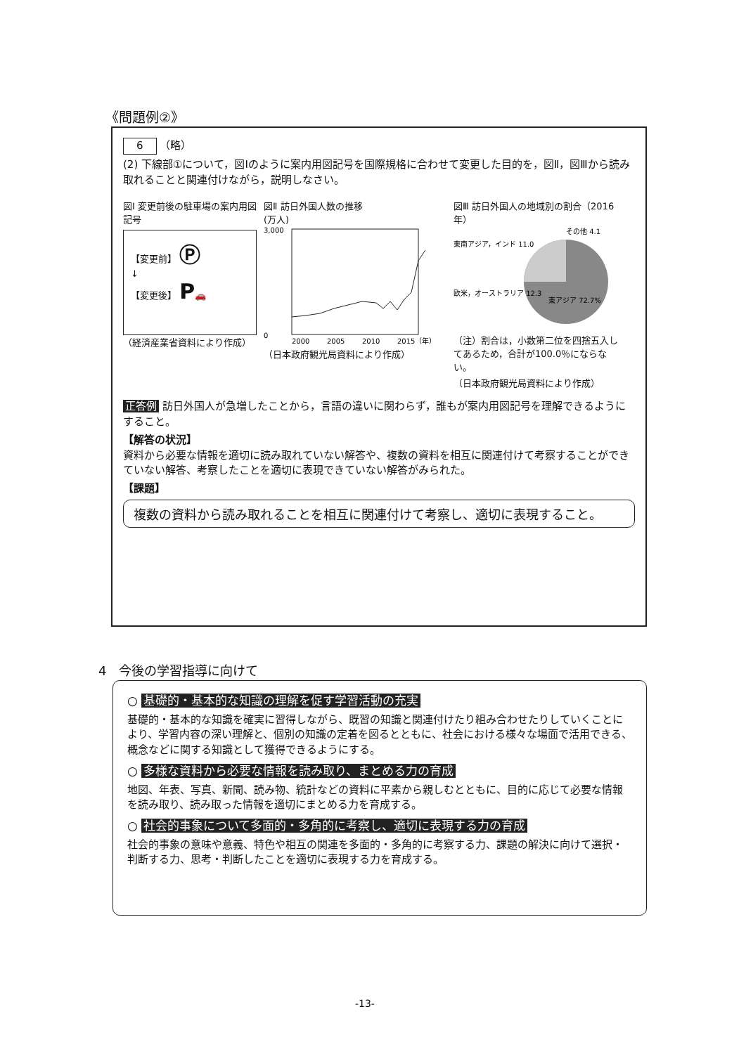《問題例②》
6 （略）
(2) 下線部①について，図Ⅰのように案内用図記号を国際規格に合わせて変更した目的を，図Ⅱ，図Ⅲから読み取れることと関連付けながら，説明しなさい。
図Ⅰ 変更前後の駐車場の案内用図記号
【変更前】 Ⓟ
↓
【変更後】 P🚗
（経済産業省資料により作成）
図Ⅱ 訪日外国人数の推移
(万人)
3,000
0
2000
2005
2010
2015（年）
（日本政府観光局資料により作成）
図Ⅲ 訪日外国人の地域別の割合（2016年）
その他 4.1
東南アジア，インド 11.0
欧米，オーストラリア 12.3
東アジア 72.7%
（注）割合は，小数第二位を四捨五入してあるため，合計が100.0％にならない。
（日本政府観光局資料により作成）
正答例 訪日外国人が急増したことから，言語の違いに関わらず，誰もが案内用図記号を理解できるようにすること。
【解答の状況】
資料から必要な情報を適切に読み取れていない解答や、複数の資料を相互に関連付けて考察することができていない解答、考察したことを適切に表現できていない解答がみられた。
【課題】
複数の資料から読み取れることを相互に関連付けて考察し、適切に表現すること。
4　今後の学習指導に向けて
○ 基礎的・基本的な知識の理解を促す学習活動の充実
基礎的・基本的な知識を確実に習得しながら、既習の知識と関連付けたり組み合わせたりしていくことにより、学習内容の深い理解と、個別の知識の定着を図るとともに、社会における様々な場面で活用できる、概念などに関する知識として獲得できるようにする。
○ 多様な資料から必要な情報を読み取り、まとめる力の育成
地図、年表、写真、新聞、読み物、統計などの資料に平素から親しむとともに、目的に応じて必要な情報を読み取り、読み取った情報を適切にまとめる力を育成する。
○ 社会的事象について多面的・多角的に考察し、適切に表現する力の育成
社会的事象の意味や意義、特色や相互の関連を多面的・多角的に考察する力、課題の解決に向けて選択・判断する力、思考・判断したことを適切に表現する力を育成する。
-13-